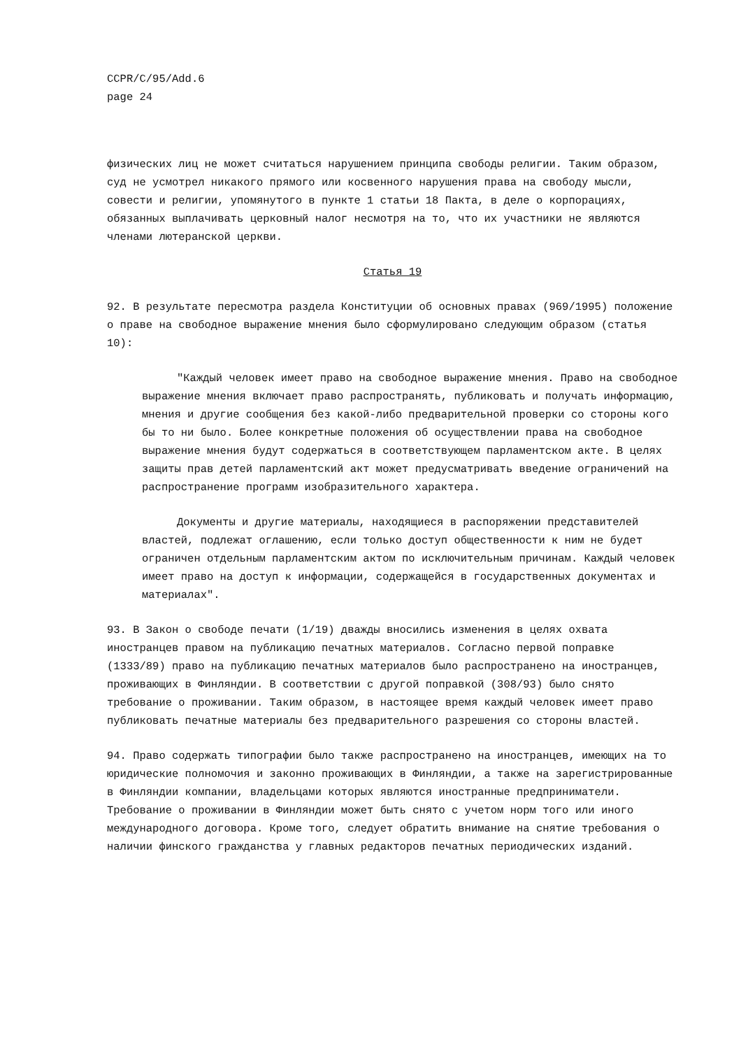CCPR/C/95/Add.6
page 24
физических лиц не может считаться нарушением принципа свободы религии. Таким образом, суд не усмотрел никакого прямого или косвенного нарушения права на свободу мысли, совести и религии, упомянутого в пункте 1 статьи 18 Пакта, в деле о корпорациях, обязанных выплачивать церковный налог несмотря на то, что их участники не являются членами лютеранской церкви.
Статья 19
92. В результате пересмотра раздела Конституции об основных правах (969/1995) положение о праве на свободное выражение мнения было сформулировано следующим образом (статья 10):
"Каждый человек имеет право на свободное выражение мнения. Право на свободное выражение мнения включает право распространять, публиковать и получать информацию, мнения и другие сообщения без какой-либо предварительной проверки со стороны кого бы то ни было. Более конкретные положения об осуществлении права на свободное выражение мнения будут содержаться в соответствующем парламентском акте. В целях защиты прав детей парламентский акт может предусматривать введение ограничений на распространение программ изобразительного характера.
Документы и другие материалы, находящиеся в распоряжении представителей властей, подлежат оглашению, если только доступ общественности к ним не будет ограничен отдельным парламентским актом по исключительным причинам. Каждый человек имеет право на доступ к информации, содержащейся в государственных документах и материалах".
93. В Закон о свободе печати (1/19) дважды вносились изменения в целях охвата иностранцев правом на публикацию печатных материалов. Согласно первой поправке (1333/89) право на публикацию печатных материалов было распространено на иностранцев, проживающих в Финляндии. В соответствии с другой поправкой (308/93) было снято требование о проживании. Таким образом, в настоящее время каждый человек имеет право публиковать печатные материалы без предварительного разрешения со стороны властей.
94. Право содержать типографии было также распространено на иностранцев, имеющих на то юридические полномочия и законно проживающих в Финляндии, а также на зарегистрированные в Финляндии компании, владельцами которых являются иностранные предприниматели. Требование о проживании в Финляндии может быть снято с учетом норм того или иного международного договора. Кроме того, следует обратить внимание на снятие требования о наличии финского гражданства у главных редакторов печатных периодических изданий.